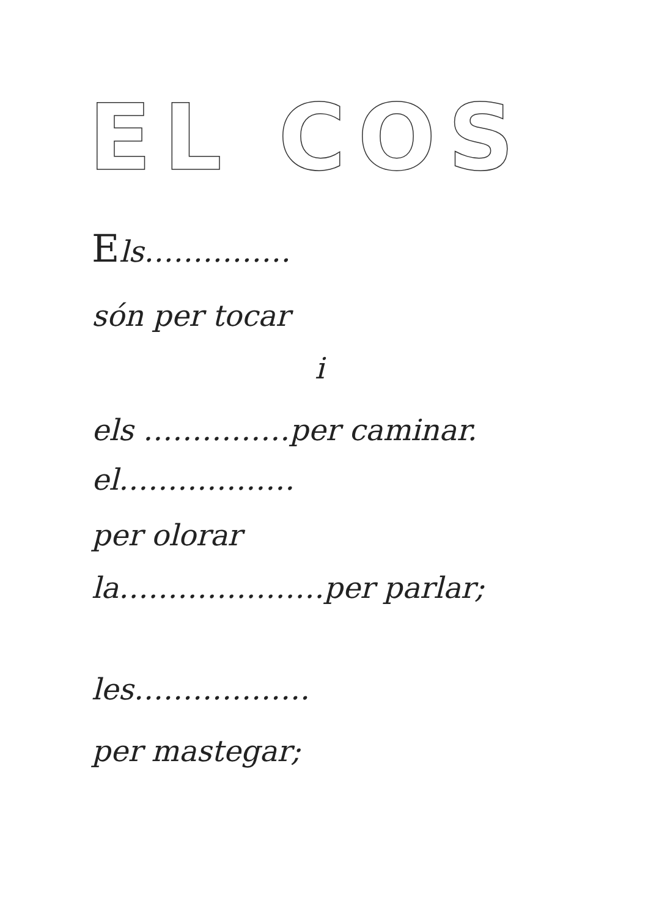EL COS
Els……………
són per tocar
i
els ……………per caminar.
el………………
per olorar
la…………………per parlar;
les………………
per mastegar;